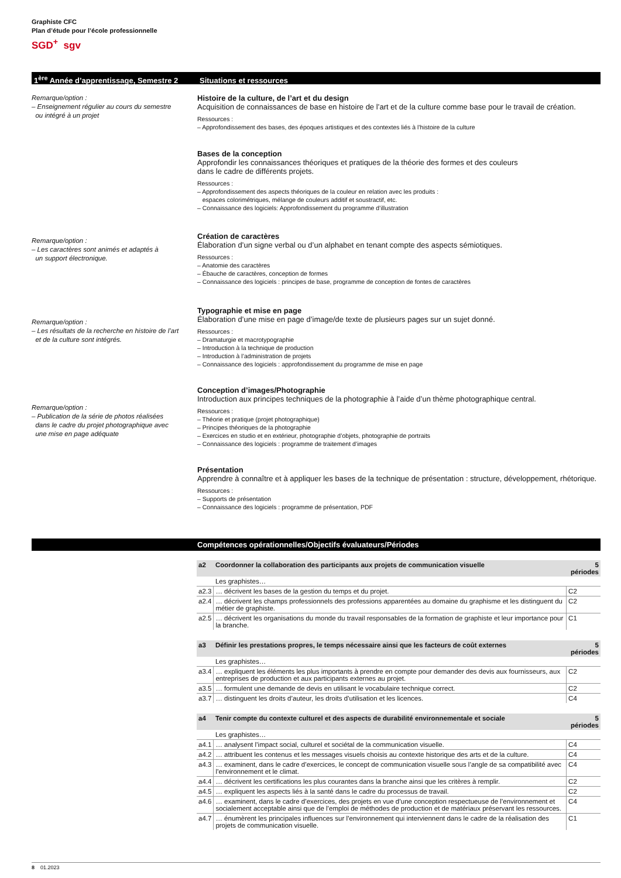Graphiste CFC
Plan d’étude pour l’école professionnelle
SGD<sup>+</sup> sgv
1<sup>ère</sup> Année d’apprentissage, Semestre 2 Situations et ressources
Remarque/option :
– Enseignement régulier au cours du semestre
ou intégré à un projet
Histoire de la culture, de l’art et du design
Acquisition de connaissances de base en histoire de l’art et de la culture comme base pour le travail de création.
Ressources :
– Approfondissement des bases, des époques artistiques et des contextes liés à l’histoire de la culture
Bases de la conception
Approfondir les connaissances théoriques et pratiques de la théorie des formes et des couleurs
dans le cadre de différents projets.
Ressources :
– Approfondissement des aspects théoriques de la couleur en relation avec les produits :
espaces colorimétriques, mélange de couleurs additif et soustractif, etc.
– Connaissance des logiciels: Approfondissement du programme d’illustration
Remarque/option :
– Les caractères sont animés et adaptés à
un support électronique.
Création de caractères
Élaboration d’un signe verbal ou d’un alphabet en tenant compte des aspects sémiotiques.
Ressources :
– Anatomie des caractères
– Ébauche de caractères, conception de formes
– Connaissance des logiciels : principes de base, programme de conception de fontes de caractères
Remarque/option :
– Les résultats de la recherche en histoire de l’art
et de la culture sont intégrés.
Typographie et mise en page
Élaboration d’une mise en page d’image/de texte de plusieurs pages sur un sujet donné.
Ressources :
– Dramaturgie et macrotypographie
– Introduction à la technique de production
– Introduction à l’administration de projets
– Connaissance des logiciels : approfondissement du programme de mise en page
Remarque/option :
– Publication de la série de photos réalisées
dans le cadre du projet photographique avec
une mise en page adéquate
Conception d’images/Photographie
Introduction aux principes techniques de la photographie à l’aide d’un thème photographique central.
Ressources :
– Théorie et pratique (projet photographique)
– Principes théoriques de la photographie
– Exercices en studio et en extérieur, photographie d’objets, photographie de portraits
– Connaissance des logiciels : programme de traitement d’images
Présentation
Apprendre à connaître et à appliquer les bases de la technique de présentation : structure, développement, rhétorique.
Ressources :
– Supports de présentation
– Connaissance des logiciels : programme de présentation, PDF
Compétences opérationnelles/Objectifs évaluateurs/Périodes
| a2 | Coordonner la collaboration des participants aux projets de communication visuelle | 5 périodes |
| | Les graphistes… | |
| a2.3 | … décrivent les bases de la gestion du temps et du projet. | C2 |
| a2.4 | … décrivent les champs professionnels des professions apparentées au domaine du graphisme et les distinguent du métier de graphiste. | C2 |
| a2.5 | … décrivent les organisations du monde du travail responsables de la formation de graphiste et leur importance pour la branche. | C1 |
| a3 | Définir les prestations propres, le temps nécessaire ainsi que les facteurs de coût externes | 5 périodes |
| | Les graphistes… | |
| a3.4 | … expliquent les éléments les plus importants à prendre en compte pour demander des devis aux fournisseurs, aux entreprises de production et aux participants externes au projet. | C2 |
| a3.5 | … formulent une demande de devis en utilisant le vocabulaire technique correct. | C2 |
| a3.7 | … distinguent les droits d’auteur, les droits d’utilisation et les licences. | C4 |
| a4 | Tenir compte du contexte culturel et des aspects de durabilité environnementale et sociale | 5 périodes |
| | Les graphistes… | |
| a4.1 | … analysent l’impact social, culturel et sociétal de la communication visuelle. | C4 |
| a4.2 | … attribuent les contenus et les messages visuels choisis au contexte historique des arts et de la culture. | C4 |
| a4.3 | … examinent, dans le cadre d’exercices, le concept de communication visuelle sous l’angle de sa compatibilité avec l’environnement et le climat. | C4 |
| a4.4 | … décrivent les certifications les plus courantes dans la branche ainsi que les critères à remplir. | C2 |
| a4.5 | … expliquent les aspects liés à la santé dans le cadre du processus de travail. | C2 |
| a4.6 | … examinent, dans le cadre d’exercices, des projets en vue d’une conception respectueuse de l’environnement et socialement acceptable ainsi que de l’emploi de méthodes de production et de matériaux préservant les ressources. | C4 |
| a4.7 | … énumèrent les principales influences sur l’environnement qui interviennent dans le cadre de la réalisation des projets de communication visuelle. | C1 |
8 01.2023